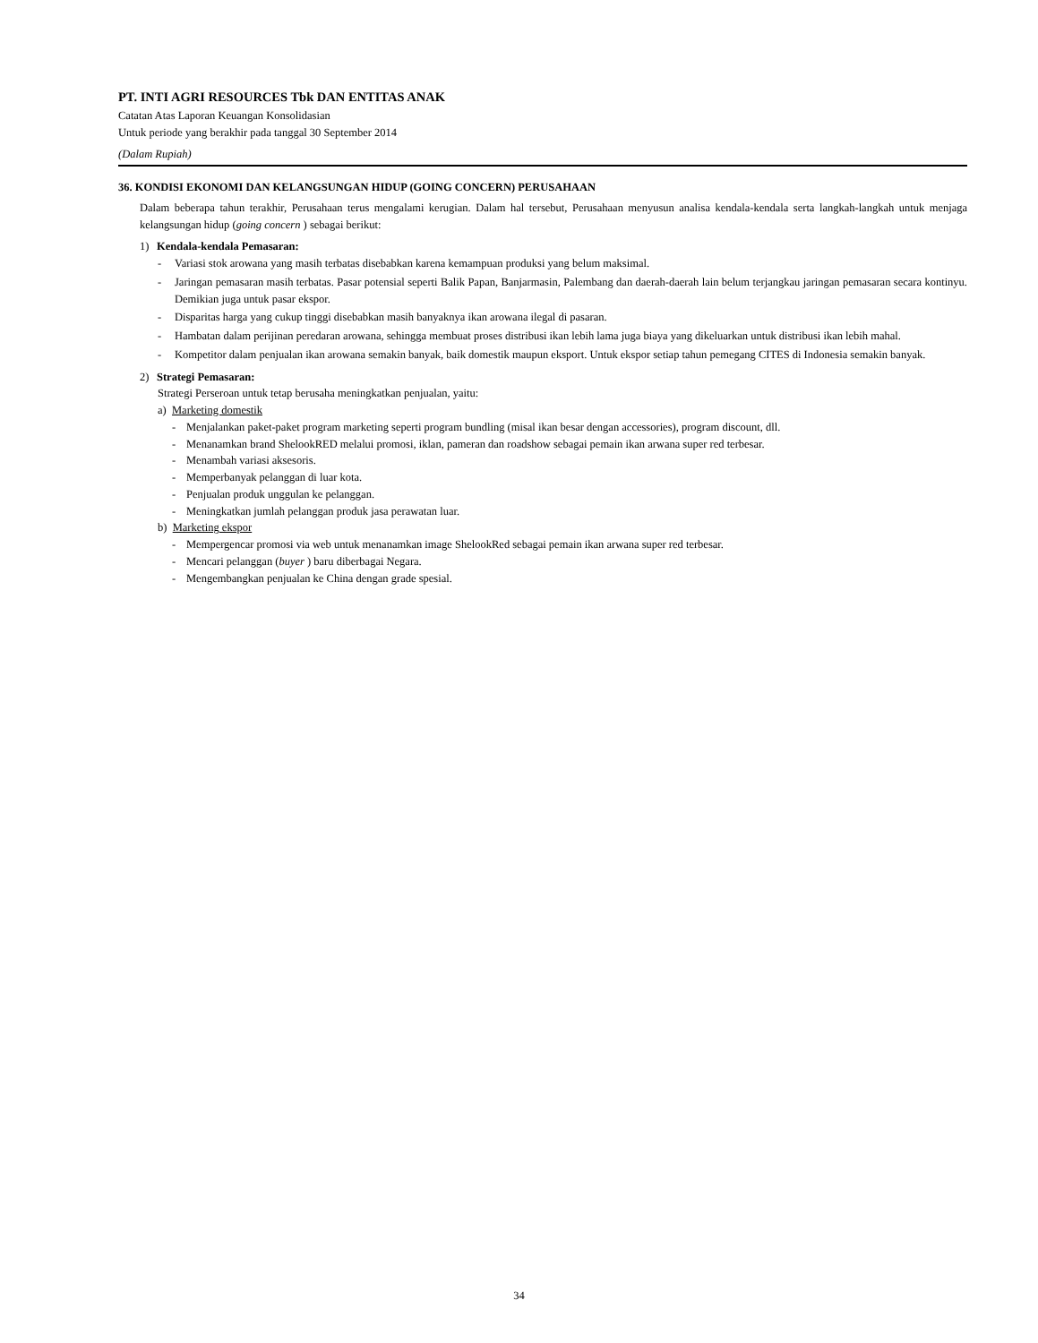PT. INTI AGRI RESOURCES Tbk DAN ENTITAS ANAK
Catatan Atas Laporan Keuangan Konsolidasian
Untuk periode yang berakhir pada tanggal 30 September 2014
(Dalam Rupiah)
36. KONDISI EKONOMI DAN KELANGSUNGAN HIDUP (GOING CONCERN) PERUSAHAAN
Dalam beberapa tahun terakhir, Perusahaan terus mengalami kerugian. Dalam hal tersebut, Perusahaan menyusun analisa kendala-kendala serta langkah-langkah untuk menjaga kelangsungan hidup (going concern ) sebagai berikut:
1) Kendala-kendala Pemasaran:
- Variasi stok arowana yang masih terbatas disebabkan karena kemampuan produksi yang belum maksimal.
- Jaringan pemasaran masih terbatas. Pasar potensial seperti Balik Papan, Banjarmasin, Palembang dan daerah-daerah lain belum terjangkau jaringan pemasaran secara kontinyu. Demikian juga untuk pasar ekspor.
- Disparitas harga yang cukup tinggi disebabkan masih banyaknya ikan arowana ilegal di pasaran.
- Hambatan dalam perijinan peredaran arowana, sehingga membuat proses distribusi ikan lebih lama juga biaya yang dikeluarkan untuk distribusi ikan lebih mahal.
- Kompetitor dalam penjualan ikan arowana semakin banyak, baik domestik maupun eksport. Untuk ekspor setiap tahun pemegang CITES di Indonesia semakin banyak.
2) Strategi Pemasaran:
Strategi Perseroan untuk tetap berusaha meningkatkan penjualan, yaitu:
a) Marketing domestik
- Menjalankan paket-paket program marketing seperti program bundling (misal ikan besar dengan accessories), program discount, dll.
- Menanamkan brand ShelookRED melalui promosi, iklan, pameran dan roadshow sebagai pemain ikan arwana super red terbesar.
- Menambah variasi aksesoris.
- Memperbanyak pelanggan di luar kota.
- Penjualan produk unggulan ke pelanggan.
- Meningkatkan jumlah pelanggan produk jasa perawatan luar.
b) Marketing ekspor
- Mempergencar promosi via web untuk menanamkan image ShelookRed sebagai pemain ikan arwana super red terbesar.
- Mencari pelanggan (buyer ) baru diberbagai Negara.
- Mengembangkan penjualan ke China dengan grade spesial.
34